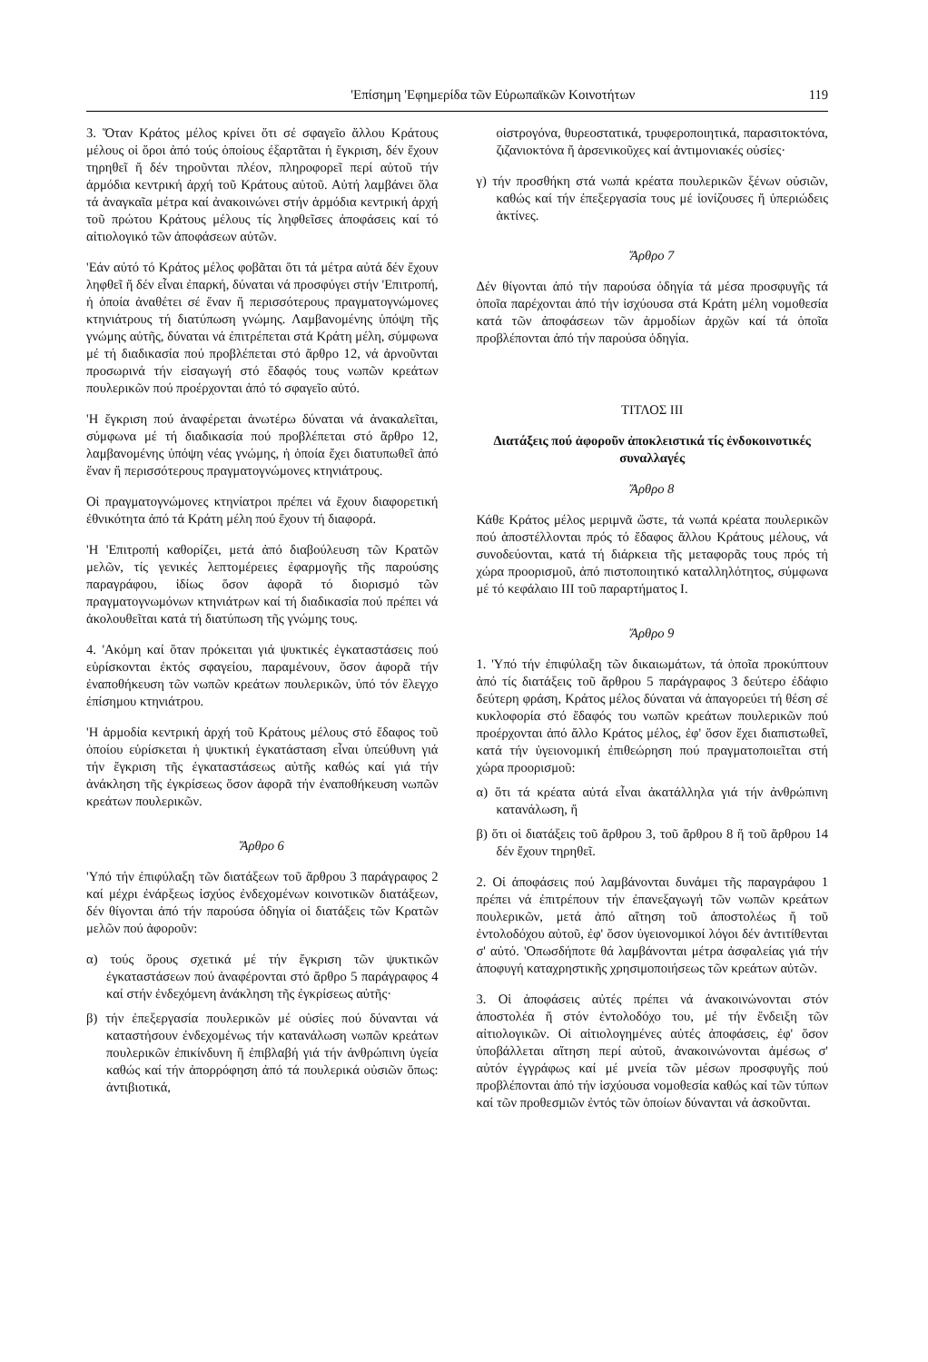'Επίσημη 'Εφημερίδα τῶν Εὐρωπαϊκῶν Κοινοτήτων 119
3. Ὅταν Κράτος μέλος κρίνει ὅτι σέ σφαγεῖο ἄλλου Κράτους μέλους οἱ ὅροι ἀπό τούς ὁποίους ἐξαρτᾶται ἡ ἔγκριση, δέν ἔχουν τηρηθεῖ ἤ δέν τηροῦνται πλέον, πληροφορεῖ περί αὐτοῦ τήν ἁρμόδια κεντρική ἀρχή τοῦ Κράτους αὐτοῦ. Αὐτή λαμβάνει ὅλα τά ἀναγκαῖα μέτρα καί ἀνακοινώνει στήν ἁρμόδια κεντρική ἀρχή τοῦ πρώτου Κράτους μέλους τίς ληφθεῖσες ἀποφάσεις καί τό αἰτιολογικό τῶν ἀποφάσεων αὐτῶν.
'Εάν αὐτό τό Κράτος μέλος φοβᾶται ὅτι τά μέτρα αὐτά δέν ἔχουν ληφθεῖ ἤ δέν εἶναι ἐπαρκή, δύναται νά προσφύγει στήν 'Επιτροπή, ἡ ὁποία ἀναθέτει σέ ἕναν ἤ περισσότερους πραγματογνώμονες κτηνιάτρους τή διατύπωση γνώμης. Λαμβανομένης ὑπόψη τῆς γνώμης αὐτῆς, δύναται νά ἐπιτρέπεται στά Κράτη μέλη, σύμφωνα μέ τή διαδικασία πού προβλέπεται στό ἄρθρο 12, νά ἀρνοῦνται προσωρινά τήν εἰσαγωγή στό ἔδαφός τους νωπῶν κρεάτων πουλερικῶν πού προέρχονται ἀπό τό σφαγεῖο αὐτό.
'Η ἔγκριση πού ἀναφέρεται ἀνωτέρω δύναται νά ἀνακαλεῖται, σύμφωνα μέ τή διαδικασία πού προβλέπεται στό ἄρθρο 12, λαμβανομένης ὑπόψη νέας γνώμης, ἡ ὁποία ἔχει διατυπωθεῖ ἀπό ἕναν ἤ περισσότερους πραγματογνώμονες κτηνιάτρους.
Οἱ πραγματογνώμονες κτηνίατροι πρέπει νά ἔχουν διαφορετική ἐθνικότητα ἀπό τά Κράτη μέλη πού ἔχουν τή διαφορά.
'Η 'Επιτροπή καθορίζει, μετά ἀπό διαβούλευση τῶν Κρατῶν μελῶν, τίς γενικές λεπτομέρειες ἐφαρμογῆς τῆς παρούσης παραγράφου, ἰδίως ὅσον ἀφορᾶ τό διορισμό τῶν πραγματογνωμόνων κτηνιάτρων καί τή διαδικασία πού πρέπει νά ἀκολουθεῖται κατά τή διατύπωση τῆς γνώμης τους.
4. 'Ακόμη καί ὅταν πρόκειται γιά ψυκτικές ἐγκαταστάσεις πού εὑρίσκονται ἐκτός σφαγείου, παραμένουν, ὅσον ἀφορᾶ τήν ἐναποθήκευση τῶν νωπῶν κρεάτων πουλερικῶν, ὑπό τόν ἔλεγχο ἐπίσημου κτηνιάτρου.
'Η ἁρμοδία κεντρική ἀρχή τοῦ Κράτους μέλους στό ἔδαφος τοῦ ὁποίου εὑρίσκεται ἡ ψυκτική ἐγκατάσταση εἶναι ὑπεύθυνη γιά τήν ἔγκριση τῆς ἐγκαταστάσεως αὐτῆς καθώς καί γιά τήν ἀνάκληση τῆς ἐγκρίσεως ὅσον ἀφορᾶ τήν ἐναποθήκευση νωπῶν κρεάτων πουλερικῶν.
Ἄρθρο 6
'Υπό τήν ἐπιφύλαξη τῶν διατάξεων τοῦ ἄρθρου 3 παράγραφος 2 καί μέχρι ἐνάρξεως ἰσχύος ἐνδεχομένων κοινοτικῶν διατάξεων, δέν θίγονται ἀπό τήν παρούσα ὁδηγία οἱ διατάξεις τῶν Κρατῶν μελῶν πού ἀφοροῦν:
α) τούς ὅρους σχετικά μέ τήν ἔγκριση τῶν ψυκτικῶν ἐγκαταστάσεων πού ἀναφέρονται στό ἄρθρο 5 παράγραφος 4 καί στήν ἐνδεχόμενη ἀνάκληση τῆς ἐγκρίσεως αὐτῆς·
β) τήν ἐπεξεργασία πουλερικῶν μέ οὐσίες πού δύνανται νά καταστήσουν ἐνδεχομένως τήν κατανάλωση νωπῶν κρεάτων πουλερικῶν ἐπικίνδυνη ἤ ἐπιβλαβή γιά τήν ἀνθρώπινη ὑγεία καθώς καί τήν ἀπορρόφηση ἀπό τά πουλερικά οὐσιῶν ὅπως: ἀντιβιοτικά,
οἰστρογόνα, θυρεοστατικά, τρυφεροποιητικά, παρασιτοκτόνα, ζιζανιοκτόνα ἤ ἀρσενικοῦχες καί ἀντιμονιακές οὐσίες·
γ) τήν προσθήκη στά νωπά κρέατα πουλερικῶν ξένων οὐσιῶν, καθώς καί τήν ἐπεξεργασία τους μέ ἰονίζουσες ἤ ὑπεριώδεις ἀκτίνες.
Ἄρθρο 7
Δέν θίγονται ἀπό τήν παρούσα ὁδηγία τά μέσα προσφυγῆς τά ὁποῖα παρέχονται ἀπό τήν ἰσχύουσα στά Κράτη μέλη νομοθεσία κατά τῶν ἀποφάσεων τῶν ἁρμοδίων ἀρχῶν καί τά ὁποῖα προβλέπονται ἀπό τήν παρούσα ὁδηγία.
ΤΙΤΛΟΣ III
Διατάξεις πού ἀφοροῦν ἀποκλειστικά τίς ἐνδοκοινοτικές συναλλαγές
Ἄρθρο 8
Κάθε Κράτος μέλος μεριμνᾶ ὥστε, τά νωπά κρέατα πουλερικῶν πού ἀποστέλλονται πρός τό ἔδαφος ἄλλου Κράτους μέλους, νά συνοδεύονται, κατά τή διάρκεια τῆς μεταφορᾶς τους πρός τή χώρα προορισμοῦ, ἀπό πιστοποιητικό καταλληλότητος, σύμφωνα μέ τό κεφάλαιο III τοῦ παραρτήματος I.
Ἄρθρο 9
1. 'Υπό τήν ἐπιφύλαξη τῶν δικαιωμάτων, τά ὁποῖα προκύπτουν ἀπό τίς διατάξεις τοῦ ἄρθρου 5 παράγραφος 3 δεύτερο ἐδάφιο δεύτερη φράση, Κράτος μέλος δύναται νά ἀπαγορεύει τή θέση σέ κυκλοφορία στό ἔδαφός του νωπῶν κρεάτων πουλερικῶν πού προέρχονται ἀπό ἄλλο Κράτος μέλος, ἐφ' ὅσον ἔχει διαπιστωθεῖ, κατά τήν ὑγειονομική ἐπιθεώρηση πού πραγματοποιεῖται στή χώρα προορισμοῦ:
α) ὅτι τά κρέατα αὐτά εἶναι ἀκατάλληλα γιά τήν ἀνθρώπινη κατανάλωση, ἤ
β) ὅτι οἱ διατάξεις τοῦ ἄρθρου 3, τοῦ ἄρθρου 8 ἤ τοῦ ἄρθρου 14 δέν ἔχουν τηρηθεῖ.
2. Οἱ ἀποφάσεις πού λαμβάνονται δυνάμει τῆς παραγράφου 1 πρέπει νά ἐπιτρέπουν τήν ἐπανεξαγωγή τῶν νωπῶν κρεάτων πουλερικῶν, μετά ἀπό αἴτηση τοῦ ἀποστολέως ἤ τοῦ ἐντολοδόχου αὐτοῦ, ἐφ' ὅσον ὑγειονομικοί λόγοι δέν ἀντιτίθενται σ' αὐτό. 'Οπωσδήποτε θά λαμβάνονται μέτρα ἀσφαλείας γιά τήν ἀποφυγή καταχρηστικῆς χρησιμοποιήσεως τῶν κρεάτων αὐτῶν.
3. Οἱ ἀποφάσεις αὐτές πρέπει νά ἀνακοινώνονται στόν ἀποστολέα ἤ στόν ἐντολοδόχο του, μέ τήν ἔνδειξη τῶν αἰτιολογικῶν. Οἱ αἰτιολογημένες αὐτές ἀποφάσεις, ἐφ' ὅσον ὑποβάλλεται αἴτηση περί αὐτοῦ, ἀνακοινώνονται ἀμέσως σ' αὐτόν ἐγγράφως καί μέ μνεία τῶν μέσων προσφυγῆς πού προβλέπονται ἀπό τήν ἰσχύουσα νομοθεσία καθώς καί τῶν τύπων καί τῶν προθεσμιῶν ἐντός τῶν ὁποίων δύνανται νά ἀσκοῦνται.